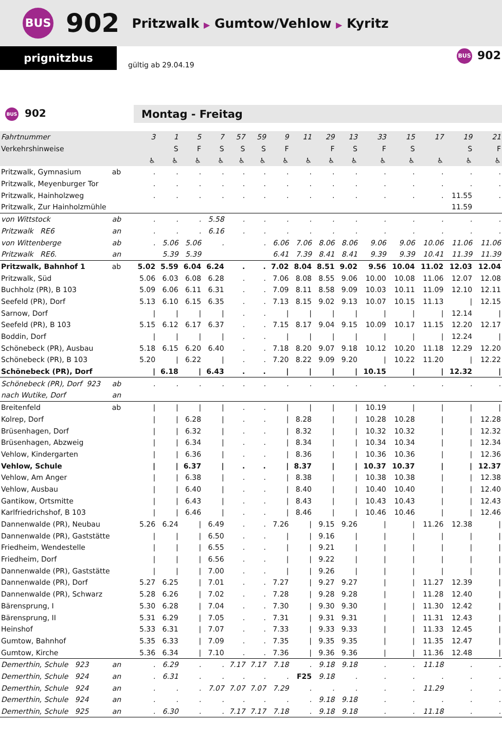BUS 902 Pritzwalk ▶ Gumtow/Vehlow ▶ Kyritz
prignitzbus
gültig ab 29.04.19
BUS 902
BUS 902
Montag - Freitag
| Fahrtnummer | | 3 | 1 | 5 | 7 | 57 | 59 | 9 | 11 | 29 | 13 | 33 | 15 | 17 | 19 | 21 |
| Verkehrshinweise | | | S | F | S | S | S | F | | F | S | F | S | | S | F |
| | | ♿ | ♿ | ♿ | ♿ | ♿ | ♿ | ♿ | ♿ | ♿ | ♿ | ♿ | ♿ | ♿ | ♿ | ♿ |
| Pritzwalk, Gymnasium | ab | . | . | . | . | . | . | . | . | . | . | . | . | . | . | . |
| Pritzwalk, Meyenburger Tor | | . | . | . | . | . | . | . | . | . | . | . | . | . | . | . |
| Pritzwalk, Hainholzweg | | . | . | . | . | . | . | . | . | . | . | . | . | . | 11.55 | . |
| Pritzwalk, Zur Hainholzmühle | | | | | | | | | | | | | | | 11.59 | |
| von Wittstock | ab | . | . | . | 5.58 | . | . | . | . | . | . | . | . | . | . | . |
| Pritzwalk RE6 | an | . | . | . | 6.16 | . | . | . | . | . | . | . | . | . | . | . |
| von Wittenberge | ab | . | 5.06 | 5.06 | . | | . | 6.06 | 7.06 | 8.06 | 8.06 | 9.06 | 9.06 | 10.06 | 11.06 | 11.06 |
| Pritzwalk RE6. | an | | 5.39 | 5.39 | | | | 6.41 | 7.39 | 8.41 | 8.41 | 9.39 | 9.39 | 10.41 | 11.39 | 11.39 |
| Pritzwalk, Bahnhof 1 | ab | 5.02 | 5.59 | 6.04 | 6.24 | . | . | 7.02 | 8.04 | 8.51 | 9.02 | 9.56 | 10.04 | 11.02 | 12.03 | 12.04 |
| Pritzwalk, Süd | | 5.06 | 6.03 | 6.08 | 6.28 | . | . | 7.06 | 8.08 | 8.55 | 9.06 | 10.00 | 10.08 | 11.06 | 12.07 | 12.08 |
| Buchholz (PR), B 103 | | 5.09 | 6.06 | 6.11 | 6.31 | . | . | 7.09 | 8.11 | 8.58 | 9.09 | 10.03 | 10.11 | 11.09 | 12.10 | 12.11 |
| Seefeld (PR), Dorf | | 5.13 | 6.10 | 6.15 | 6.35 | . | . | 7.13 | 8.15 | 9.02 | 9.13 | 10.07 | 10.15 | 11.13 | / | 12.15 |
| Sarnow, Dorf | | / | / | / | / | . | . | / | / | / | / | / | / | / | 12.14 | / |
| Seefeld (PR), B 103 | | 5.15 | 6.12 | 6.17 | 6.37 | . | . | 7.15 | 8.17 | 9.04 | 9.15 | 10.09 | 10.17 | 11.15 | 12.20 | 12.17 |
| Boddin, Dorf | | / | / | / | / | . | . | / | / | / | / | / | / | / | 12.24 | / |
| Schönebeck (PR), Ausbau | | 5.18 | 6.15 | 6.20 | 6.40 | . | . | 7.18 | 8.20 | 9.07 | 9.18 | 10.12 | 10.20 | 11.18 | 12.29 | 12.20 |
| Schönebeck (PR), B 103 | | 5.20 | / | 6.22 | / | . | . | 7.20 | 8.22 | 9.09 | 9.20 | / | 10.22 | 11.20 | / | 12.22 |
| Schönebeck (PR), Dorf | | / | 6.18 | / | 6.43 | . | . | / | / | / | / | 10.15 | / | / | 12.32 | / |
| Schönebeck (PR), Dorf 923 | ab | . | . | . | . | . | . | . | . | . | . | . | . | . | . | . |
| nach Wutike, Dorf | an | | | | | | | | | | | | | | | |
| Breitenfeld | ab | / | / | / | / | . | . | / | / | / | / | 10.19 | / | / | / | / |
| Kolrep, Dorf | | / | / | 6.28 | / | . | . | / | 8.28 | / | / | 10.28 | 10.28 | / | / | 12.28 |
| Brüsenhagen, Dorf | | / | / | 6.32 | / | . | . | / | 8.32 | / | / | 10.32 | 10.32 | / | / | 12.32 |
| Brüsenhagen, Abzweig | | / | / | 6.34 | / | . | . | / | 8.34 | / | / | 10.34 | 10.34 | / | / | 12.34 |
| Vehlow, Kindergarten | | / | / | 6.36 | / | . | . | / | 8.36 | / | / | 10.36 | 10.36 | / | / | 12.36 |
| Vehlow, Schule | | / | / | 6.37 | / | . | . | / | 8.37 | / | / | 10.37 | 10.37 | / | / | 12.37 |
| Vehlow, Am Anger | | / | / | 6.38 | / | . | . | / | 8.38 | / | / | 10.38 | 10.38 | / | / | 12.38 |
| Vehlow, Ausbau | | / | / | 6.40 | / | . | . | / | 8.40 | / | / | 10.40 | 10.40 | / | / | 12.40 |
| Gantikow, Ortsmitte | | / | / | 6.43 | / | . | . | / | 8.43 | / | / | 10.43 | 10.43 | / | / | 12.43 |
| Karlfriedrichshof, B 103 | | / | / | 6.46 | / | . | . | / | 8.46 | / | / | 10.46 | 10.46 | / | / | 12.46 |
| Dannenwalde (PR), Neubau | | 5.26 | 6.24 | / | 6.49 | . | . | 7.26 | / | 9.15 | 9.26 | / | / | 11.26 | 12.38 | / |
| Dannenwalde (PR), Gaststätte | | / | / | / | 6.50 | . | . | / | / | 9.16 | / | / | / | / | / | / |
| Friedheim, Wendestelle | | / | / | / | 6.55 | . | . | / | / | 9.21 | / | / | / | / | / | / |
| Friedheim, Dorf | | / | / | / | 6.56 | . | . | / | / | 9.22 | / | / | / | / | / | / |
| Dannenwalde (PR), Gaststätte | | / | / | / | 7.00 | . | . | / | / | 9.26 | / | / | / | / | / | / |
| Dannenwalde (PR), Dorf | | 5.27 | 6.25 | / | 7.01 | . | . | 7.27 | / | 9.27 | 9.27 | / | / | 11.27 | 12.39 | / |
| Dannenwalde (PR), Schwarz | | 5.28 | 6.26 | / | 7.02 | . | . | 7.28 | / | 9.28 | 9.28 | / | / | 11.28 | 12.40 | / |
| Bärensprung, I | | 5.30 | 6.28 | / | 7.04 | . | . | 7.30 | / | 9.30 | 9.30 | / | / | 11.30 | 12.42 | / |
| Bärensprung, II | | 5.31 | 6.29 | / | 7.05 | . | . | 7.31 | / | 9.31 | 9.31 | / | / | 11.31 | 12.43 | / |
| Heinshof | | 5.33 | 6.31 | / | 7.07 | . | . | 7.33 | / | 9.33 | 9.33 | / | / | 11.33 | 12.45 | / |
| Gumtow, Bahnhof | | 5.35 | 6.33 | / | 7.09 | . | . | 7.35 | / | 9.35 | 9.35 | / | / | 11.35 | 12.47 | / |
| Gumtow, Kirche | | 5.36 | 6.34 | / | 7.10 | . | . | 7.36 | / | 9.36 | 9.36 | / | / | 11.36 | 12.48 | / |
| Demerthin, Schule 923 | an | . | 6.29 | . | . | 7.17 | 7.17 | 7.18 | . | 9.18 | 9.18 | . | . | 11.18 | . | . |
| Demerthin, Schule 924 | an | . | 6.31 | . | . | . | . | . | F25 | 9.18 | . | . | . | . | . | . |
| Demerthin, Schule 924 | an | . | . | . | 7.07 | 7.07 | 7.07 | 7.29 | . | . | . | . | . | 11.29 | . | . |
| Demerthin, Schule 924 | an | . | . | . | . | . | . | . | . | 9.18 | 9.18 | . | . | . | . | . |
| Demerthin, Schule 925 | an | . | 6.30 | . | . | 7.17 | 7.17 | 7.18 | . | 9.18 | 9.18 | . | . | 11.18 | . | . |